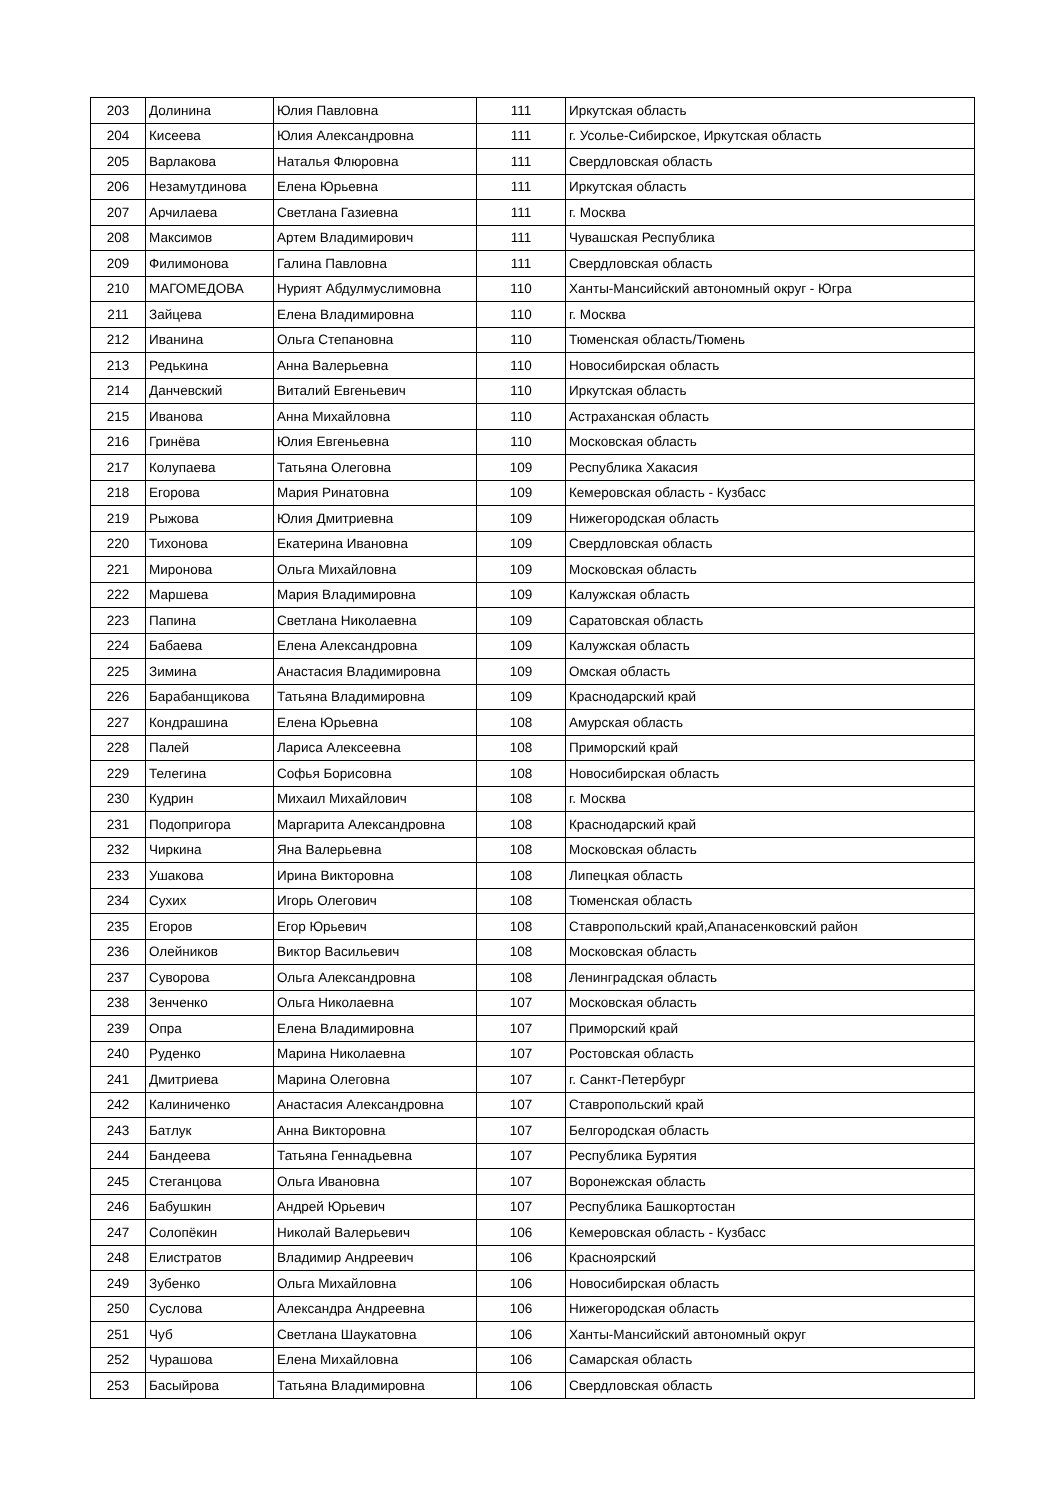| 203 | Долинина | Юлия Павловна | 111 | Иркутская область |
| 204 | Кисеева | Юлия Александровна | 111 | г. Усолье-Сибирское, Иркутская область |
| 205 | Варлакова | Наталья Флюровна | 111 | Свердловская область |
| 206 | Незамутдинова | Елена Юрьевна | 111 | Иркутская область |
| 207 | Арчилаева | Светлана Газиевна | 111 | г. Москва |
| 208 | Максимов | Артем Владимирович | 111 | Чувашская Республика |
| 209 | Филимонова | Галина Павловна | 111 | Свердловская область |
| 210 | МАГОМЕДОВА | Нурият Абдулмуслимовна | 110 | Ханты-Мансийский автономный округ - Югра |
| 211 | Зайцева | Елена Владимировна | 110 | г. Москва |
| 212 | Иванина | Ольга Степановна | 110 | Тюменская область/Тюмень |
| 213 | Редькина | Анна Валерьевна | 110 | Новосибирская область |
| 214 | Данчевский | Виталий Евгеньевич | 110 | Иркутская область |
| 215 | Иванова | Анна Михайловна | 110 | Астраханская область |
| 216 | Гринёва | Юлия Евгеньевна | 110 | Московская область |
| 217 | Колупаева | Татьяна Олеговна | 109 | Республика Хакасия |
| 218 | Егорова | Мария Ринатовна | 109 | Кемеровская область - Кузбасс |
| 219 | Рыжова | Юлия Дмитриевна | 109 | Нижегородская область |
| 220 | Тихонова | Екатерина Ивановна | 109 | Свердловская область |
| 221 | Миронова | Ольга Михайловна | 109 | Московская область |
| 222 | Маршева | Мария Владимировна | 109 | Калужская область |
| 223 | Папина | Светлана Николаевна | 109 | Саратовская область |
| 224 | Бабаева | Елена Александровна | 109 | Калужская область |
| 225 | Зимина | Анастасия Владимировна | 109 | Омская область |
| 226 | Барабанщикова | Татьяна Владимировна | 109 | Краснодарский край |
| 227 | Кондрашина | Елена Юрьевна | 108 | Амурская область |
| 228 | Палей | Лариса Алексеевна | 108 | Приморский край |
| 229 | Телегина | Софья Борисовна | 108 | Новосибирская область |
| 230 | Кудрин | Михаил Михайлович | 108 | г. Москва |
| 231 | Подопригора | Маргарита Александровна | 108 | Краснодарский край |
| 232 | Чиркина | Яна Валерьевна | 108 | Московская область |
| 233 | Ушакова | Ирина Викторовна | 108 | Липецкая область |
| 234 | Сухих | Игорь Олегович | 108 | Тюменская область |
| 235 | Егоров | Егор Юрьевич | 108 | Ставропольский край,Апанасенковский район |
| 236 | Олейников | Виктор Васильевич | 108 | Московская область |
| 237 | Суворова | Ольга Александровна | 108 | Ленинградская область |
| 238 | Зенченко | Ольга Николаевна | 107 | Московская область |
| 239 | Опра | Елена Владимировна | 107 | Приморский край |
| 240 | Руденко | Марина Николаевна | 107 | Ростовская область |
| 241 | Дмитриева | Марина Олеговна | 107 | г. Санкт-Петербург |
| 242 | Калиниченко | Анастасия Александровна | 107 | Ставропольский край |
| 243 | Батлук | Анна Викторовна | 107 | Белгородская область |
| 244 | Бандеева | Татьяна Геннадьевна | 107 | Республика Бурятия |
| 245 | Стеганцова | Ольга Ивановна | 107 | Воронежская область |
| 246 | Бабушкин | Андрей Юрьевич | 107 | Республика Башкортостан |
| 247 | Солопёкин | Николай Валерьевич | 106 | Кемеровская область - Кузбасс |
| 248 | Елистратов | Владимир Андреевич | 106 | Красноярский |
| 249 | Зубенко | Ольга Михайловна | 106 | Новосибирская область |
| 250 | Суслова | Александра Андреевна | 106 | Нижегородская область |
| 251 | Чуб | Светлана Шаукатовна | 106 | Ханты-Мансийский автономный округ |
| 252 | Чурашова | Елена Михайловна | 106 | Самарская область |
| 253 | Басыйрова | Татьяна Владимировна | 106 | Свердловская область |